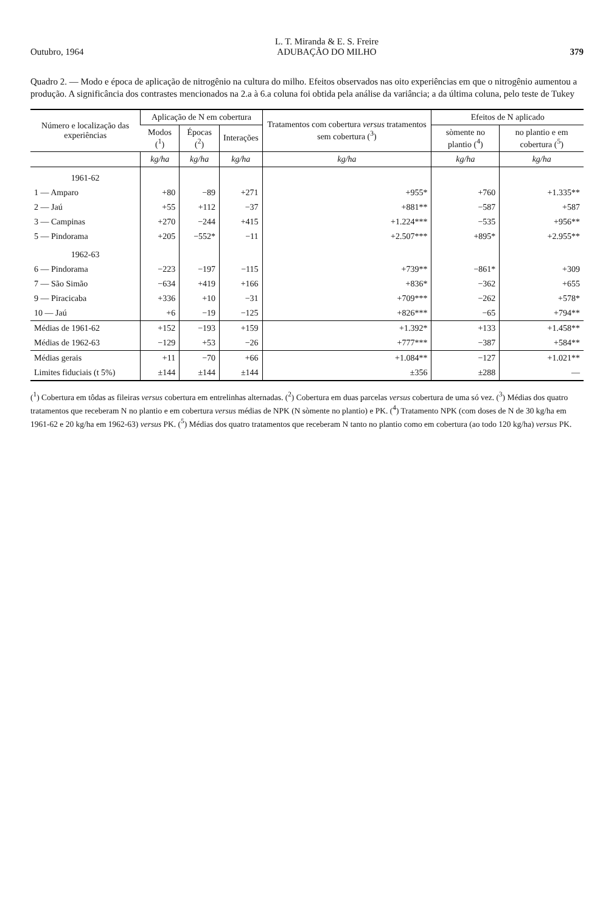Outubro, 1964 L. T. Miranda & E. S. Freire
ADUBAÇÃO DO MILHO 379
Quadro 2. — Modo e época de aplicação de nitrogênio na cultura do milho. Efeitos observados nas oito experiências em que o nitrogênio aumentou a produção. A significância dos contrastes mencionados na 2.a à 6.a coluna foi obtida pela análise da variância; a da última coluna, pelo teste de Tukey
| Número e localização das experiências | Aplicação de N em cobertura | | | Tratamentos com cobertura versus tratamentos sem cobertura (<sup>3</sup>) | Efeitos de N aplicado | |
| --- | --- | --- | --- | --- | --- | --- |
| | Modos (<sup>1</sup>) | Épocas (<sup>2</sup>) | Interações | | sòmente no plantio (<sup>4</sup>) | no plantio e em cobertura (<sup>5</sup>) |
| | kg/ha | kg/ha | kg/ha | kg/ha | kg/ha | kg/ha |
| 1961-62 | | | | | | |
| 1 — Amparo | +80 | −89 | +271 | +955* | +760 | +1.335** |
| 2 — Jaú | +55 | +112 | −37 | +881** | −587 | +587 |
| 3 — Campinas | +270 | −244 | +415 | +1.224*** | −535 | +956** |
| 5 — Pindorama | +205 | −552* | −11 | +2.507*** | +895* | +2.955** |
| 1962-63 | | | | | | |
| 6 — Pindorama | −223 | −197 | −115 | +739** | −861* | +309 |
| 7 — São Simão | −634 | +419 | +166 | +836* | −362 | +655 |
| 9 — Piracicaba | +336 | +10 | −31 | +709*** | −262 | +578* |
| 10 — Jaú | +6 | −19 | −125 | +826*** | −65 | +794** |
| Médias de 1961-62 | +152 | −193 | +159 | +1.392* | +133 | +1.458** |
| Médias de 1962-63 | −129 | +53 | −26 | +777*** | −387 | +584** |
| Médias gerais | +11 | −70 | +66 | +1.084** | −127 | +1.021** |
| Limites fiduciais (t 5%) | ±144 | ±144 | ±144 | ±356 | ±288 | — |
(<sup>1</sup>) Cobertura em tôdas as fileiras versus cobertura em entrelinhas alternadas. (<sup>2</sup>) Cobertura em duas parcelas versus cobertura de uma só vez. (<sup>3</sup>) Médias dos quatro tratamentos que receberam N no plantio e em cobertura versus médias de NPK (N sòmente no plantio) e PK. (<sup>4</sup>) Tratamento NPK (com doses de N de 30 kg/ha em 1961-62 e 20 kg/ha em 1962-63) versus PK. (<sup>5</sup>) Médias dos quatro tratamentos que receberam N tanto no plantio como em cobertura (ao todo 120 kg/ha) versus PK.